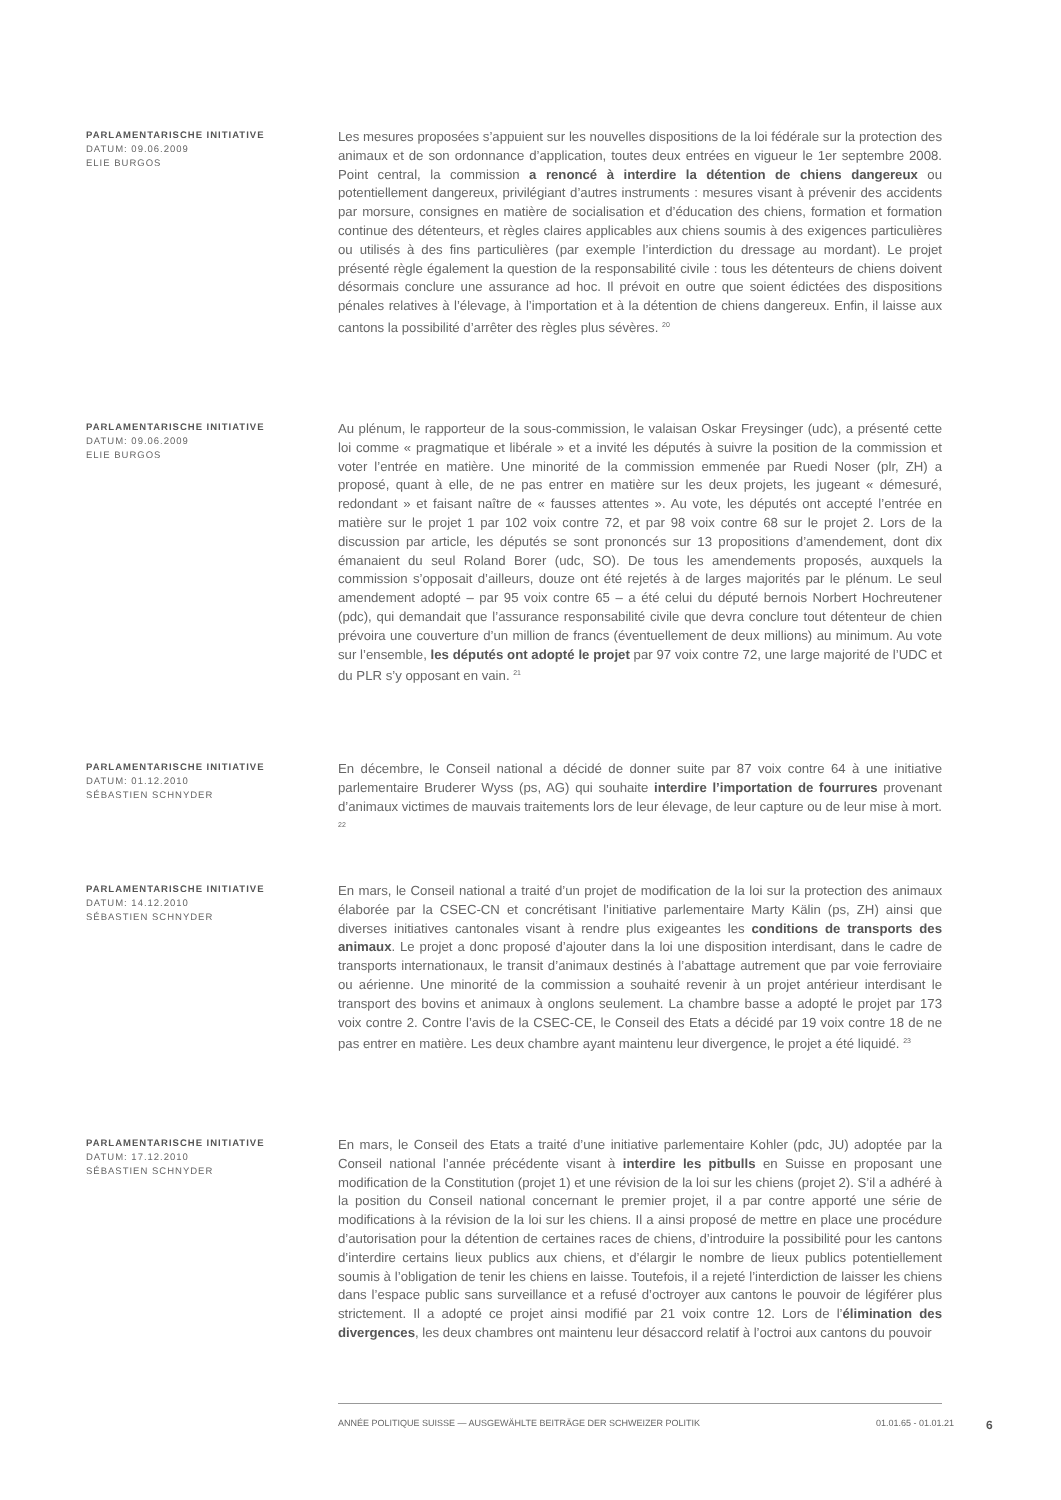PARLAMENTARISCHE INITIATIVE
DATUM: 09.06.2009
ELIE BURGOS
Les mesures proposées s’appuient sur les nouvelles dispositions de la loi fédérale sur la protection des animaux et de son ordonnance d’application, toutes deux entrées en vigueur le 1er septembre 2008. Point central, la commission a renoncé à interdire la détention de chiens dangereux ou potentiellement dangereux, privilégiant d’autres instruments : mesures visant à prévenir des accidents par morsure, consignes en matière de socialisation et d’éducation des chiens, formation et formation continue des détenteurs, et règles claires applicables aux chiens soumis à des exigences particulières ou utilisés à des fins particulières (par exemple l’interdiction du dressage au mordant). Le projet présenté règle également la question de la responsabilité civile : tous les détenteurs de chiens doivent désormais conclure une assurance ad hoc. Il prévoit en outre que soient édictées des dispositions pénales relatives à l’élevage, à l’importation et à la détention de chiens dangereux. Enfin, il laisse aux cantons la possibilité d’arrêter des règles plus sévères. <sup>20</sup>
PARLAMENTARISCHE INITIATIVE
DATUM: 09.06.2009
ELIE BURGOS
Au plénum, le rapporteur de la sous-commission, le valaisan Oskar Freysinger (udc), a présenté cette loi comme « pragmatique et libérale » et a invité les députés à suivre la position de la commission et voter l’entrée en matière. Une minorité de la commission emmenée par Ruedi Noser (plr, ZH) a proposé, quant à elle, de ne pas entrer en matière sur les deux projets, les jugeant « démesuré, redondant » et faisant naître de « fausses attentes ». Au vote, les députés ont accepté l’entrée en matière sur le projet 1 par 102 voix contre 72, et par 98 voix contre 68 sur le projet 2. Lors de la discussion par article, les députés se sont prononcés sur 13 propositions d’amendement, dont dix émanaient du seul Roland Borer (udc, SO). De tous les amendements proposés, auxquels la commission s’opposait d’ailleurs, douze ont été rejetés à de larges majorités par le plénum. Le seul amendement adopté – par 95 voix contre 65 – a été celui du député bernois Norbert Hochreutener (pdc), qui demandait que l’assurance responsabilité civile que devra conclure tout détenteur de chien prévoira une couverture d’un million de francs (éventuellement de deux millions) au minimum. Au vote sur l’ensemble, les députés ont adopté le projet par 97 voix contre 72, une large majorité de l’UDC et du PLR s’y opposant en vain. <sup>21</sup>
PARLAMENTARISCHE INITIATIVE
DATUM: 01.12.2010
SÉBASTIEN SCHNYDER
En décembre, le Conseil national a décidé de donner suite par 87 voix contre 64 à une initiative parlementaire Bruderer Wyss (ps, AG) qui souhaite interdire l’importation de fourrures provenant d’animaux victimes de mauvais traitements lors de leur élevage, de leur capture ou de leur mise à mort. <sup>22</sup>
PARLAMENTARISCHE INITIATIVE
DATUM: 14.12.2010
SÉBASTIEN SCHNYDER
En mars, le Conseil national a traité d’un projet de modification de la loi sur la protection des animaux élaborée par la CSEC-CN et concrétisant l’initiative parlementaire Marty Kälin (ps, ZH) ainsi que diverses initiatives cantonales visant à rendre plus exigeantes les conditions de transports des animaux. Le projet a donc proposé d’ajouter dans la loi une disposition interdisant, dans le cadre de transports internationaux, le transit d’animaux destinés à l’abattage autrement que par voie ferroviaire ou aérienne. Une minorité de la commission a souhaité revenir à un projet antérieur interdisant le transport des bovins et animaux à onglons seulement. La chambre basse a adopté le projet par 173 voix contre 2. Contre l’avis de la CSEC-CE, le Conseil des Etats a décidé par 19 voix contre 18 de ne pas entrer en matière. Les deux chambre ayant maintenu leur divergence, le projet a été liquidé. <sup>23</sup>
PARLAMENTARISCHE INITIATIVE
DATUM: 17.12.2010
SÉBASTIEN SCHNYDER
En mars, le Conseil des Etats a traité d’une initiative parlementaire Kohler (pdc, JU) adoptée par la Conseil national l’année précédente visant à interdire les pitbulls en Suisse en proposant une modification de la Constitution (projet 1) et une révision de la loi sur les chiens (projet 2). S’il a adhéré à la position du Conseil national concernant le premier projet, il a par contre apporté une série de modifications à la révision de la loi sur les chiens. Il a ainsi proposé de mettre en place une procédure d’autorisation pour la détention de certaines races de chiens, d’introduire la possibilité pour les cantons d’interdire certains lieux publics aux chiens, et d’élargir le nombre de lieux publics potentiellement soumis à l’obligation de tenir les chiens en laisse. Toutefois, il a rejeté l’interdiction de laisser les chiens dans l’espace public sans surveillance et a refusé d’octroyer aux cantons le pouvoir de légiférer plus strictement. Il a adopté ce projet ainsi modifié par 21 voix contre 12. Lors de l’élimination des divergences, les deux chambres ont maintenu leur désaccord relatif à l’octroi aux cantons du pouvoir
ANNÉE POLITIQUE SUISSE — AUSGEWÄHLTE BEITRÄGE DER SCHWEIZER POLITIK 01.01.65 - 01.01.21 6